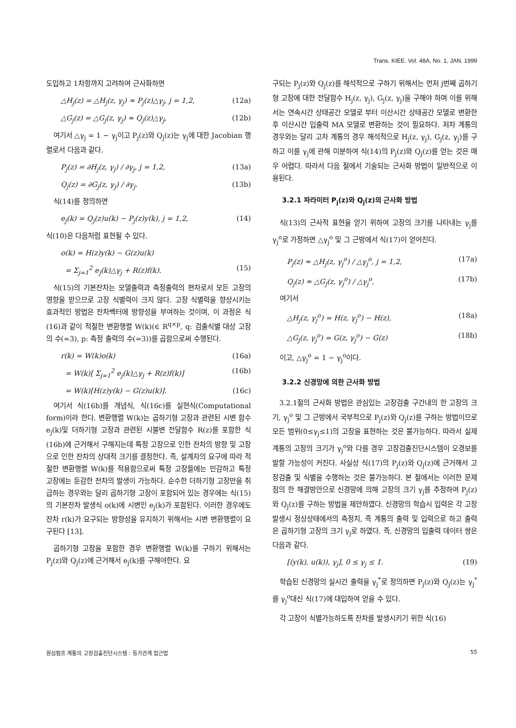Trans. KIEE. Vol. 48A, No. 1, JAN. 1999
도입하고 1차항까지 고려하여 근사화하면
△H<sub>j</sub>(z) = △H<sub>j</sub>(z, γ<sub>j</sub>) ≈ P<sub>j</sub>(z)△γ<sub>j</sub>, j = 1,2, (12a)
△G<sub>j</sub>(z) = △G<sub>j</sub>(z, γ<sub>j</sub>) ≈ Q<sub>j</sub>(z)△γ<sub>j</sub>, (12b)
여기서 △γ<sub>j</sub> = 1 − γ<sub>j</sub>이고 P<sub>j</sub>(z)와 Q<sub>j</sub>(z)는 γ<sub>j</sub>에 대한 Jacobian 행렬로서 다음과 같다.
P<sub>j</sub>(z) = ∂H<sub>j</sub>(z, γ<sub>j</sub>) / ∂γ<sub>j</sub>, j = 1,2, (13a)
Q<sub>j</sub>(z) = ∂G<sub>j</sub>(z, γ<sub>j</sub>) / ∂γ<sub>j</sub>. (13b)
식(14)를 정의하면
e<sub>j</sub>(k) = Q<sub>j</sub>(z)u(k) − P<sub>j</sub>(z)y(k), j = 1,2, (14)
식(10)은 다음처럼 표현될 수 있다.
o(k) = H(z)y(k) − G(z)u(k)
= Σ<sub>j=1</sub><sup>2</sup> e<sub>j</sub>(k)△γ<sub>j</sub> + R(z)f(k). (15)
식(15)의 기본잔차는 모델출력과 측정출력의 편차로서 모든 고장의 영향을 받으므로 고장 식별력이 크지 않다. 고장 식별력을 향상시키는 효과적인 방법은 잔차벡터에 방향성을 부여하는 것이며, 이 과정은 식(16)과 같이 적절한 변환행렬 W(k)(∈ R<sup>q×p</sup>, q: 검출식별 대상 고장의 수(=3), p: 측정 출력의 수(=3))를 곱함으로써 수행된다.
r(k) = W(k)o(k) (16a)
= W(k)[ Σ<sub>j=1</sub><sup>2</sup> e<sub>j</sub>(k)△γ<sub>j</sub> + R(z)f(k)] (16b)
= W(k)[H(z)y(k) − G(z)u(k)]. (16c)
여기서 식(16b)를 개념식, 식(16c)를 실현식(Computational form)이라 한다. 변환행렬 W(k)는 곱하기형 고장과 관련된 시변 함수 e<sub>j</sub>(k)및 더하기형 고장과 관련된 시불변 전달함수 R(z)를 포함한 식(16b)에 근거해서 구해지는데 특정 고장으로 인한 잔차의 방향 및 고장으로 인한 잔차의 상대적 크기를 결정한다. 즉, 설계자의 요구에 따라 적절한 변환행렬 W(k)를 적용함으로써 특정 고장들에는 민감하고 특정 고장에는 둔감한 잔차의 발생이 가능하다. 순수한 더하기형 고장만을 취급하는 경우와는 달리 곱하기형 고장이 포함되어 있는 경우에는 식(15)의 기본잔차 발생식 o(k)에 시변인 e<sub>j</sub>(k)가 포함된다. 이러한 경우에도 잔차 r(k)가 요구되는 방향성을 유지하기 위해서는 시변 변환행렬이 요구된다 [13].
곱하기형 고장을 포함한 경우 변환행렬 W(k)를 구하기 위해서는 P<sub>j</sub>(z)와 Q<sub>j</sub>(z)에 근거해서 e<sub>j</sub>(k)를 구해야한다. 요
구되는 P<sub>j</sub>(z)와 Q<sub>j</sub>(z)를 해석적으로 구하기 위해서는 먼저 j번째 곱하기형 고장에 대한 전달함수 H<sub>j</sub>(z, γ<sub>j</sub>), G<sub>j</sub>(z, γ<sub>j</sub>)을 구해야 하며 이를 위해서는 연속시간 상태공간 모델로 부터 이산시간 상태공간 모델로 변환한 후 이산시간 입출력 MA 모델로 변환하는 것이 필요하다. 저차 계통의 경우와는 달리 고차 계통의 경우 해석적으로 H<sub>j</sub>(z, γ<sub>j</sub>), G<sub>j</sub>(z, γ<sub>j</sub>)를 구하고 이를 γ<sub>j</sub>에 관해 미분하여 식(14)의 P<sub>j</sub>(z)와 Q<sub>j</sub>(z)를 얻는 것은 매우 어렵다. 따라서 다음 절에서 기술되는 근사화 방법이 일반적으로 이용된다.
3.2.1 파라미터 P<sub>j</sub>(z)와 Q<sub>j</sub>(z)의 근사화 방법
식(13)의 근사적 표현을 얻기 위하여 고장의 크기를 나타내는 γ<sub>j</sub>를 γ<sub>j</sub><sup>o</sup>로 가정하면 △γ<sub>j</sub><sup>o</sup> 및 그 근방에서 식(17)이 얻어진다.
P<sub>j</sub>(z) ≈ △H<sub>j</sub>(z, γ<sub>j</sub><sup>o</sup>) / △γ<sub>j</sub><sup>o</sup>, j = 1,2, (17a)
Q<sub>j</sub>(z) ≈ △G<sub>j</sub>(z, γ<sub>j</sub><sup>o</sup>) / △γ<sub>j</sub><sup>o</sup>, (17b)
여기서
△H<sub>j</sub>(z, γ<sub>j</sub><sup>o</sup>) = H(z, γ<sub>j</sub><sup>o</sup>) − H(z), (18a)
△G<sub>j</sub>(z, γ<sub>j</sub><sup>o</sup>) = G(z, γ<sub>j</sub><sup>o</sup>) − G(z) (18b)
이고, △γ<sub>j</sub><sup>o</sup> = 1 − γ<sub>j</sub><sup>o</sup>이다.
3.2.2 신경망에 의한 근사화 방법
3.2.1절의 근사화 방법은 관심있는 고장검출 구간내의 한 고장의 크기, γ<sub>j</sub><sup>o</sup> 및 그 근방에서 국부적으로 P<sub>j</sub>(z)와 Q<sub>j</sub>(z)를 구하는 방법이므로 모든 범위(0≤γ<sub>j</sub>≤1)의 고장을 표현하는 것은 불가능하다. 따라서 실제 계통의 고장의 크기가 γ<sub>j</sub><sup>o</sup>와 다를 경우 고장검출진단시스템이 오경보를 발할 가능성이 커진다. 사실상 식(17)의 P<sub>j</sub>(z)와 Q<sub>j</sub>(z)에 근거해서 고장검출 및 식별을 수행하는 것은 불가능하다. 본 절에서는 이러한 문제점의 한 해결방안으로 신경망에 의해 고장의 크기 γ<sub>j</sub>를 추정하여 P<sub>j</sub>(z)와 Q<sub>j</sub>(z)를 구하는 방법을 제안하였다. 신경망의 학습시 입력은 각 고장발생시 정상상태에서의 측정치, 즉 계통의 출력 및 입력으로 하고 출력은 곱하기형 고장의 크기 γ<sub>j</sub>로 하였다. 즉, 신경망의 입출력 데이터 쌍은 다음과 같다.
[(y(k), u(k)), γ<sub>j</sub>], 0 ≤ γ<sub>j</sub> ≤ 1. (19)
학습된 신경망의 실시간 출력을 γ<sub>j</sub><sup>*</sup>로 정의하면 P<sub>j</sub>(z)와 Q<sub>j</sub>(z)는 γ<sub>j</sub><sup>*</sup>를 γ<sub>j</sub><sup>o</sup>대신 식(17)에 대입하여 얻을 수 있다.
각 고장이 식별가능하도록 잔차를 발생시키기 위한 식(16)
원심펌프 계통의 고장검출진단시스템 : 등가관계 접근법 55